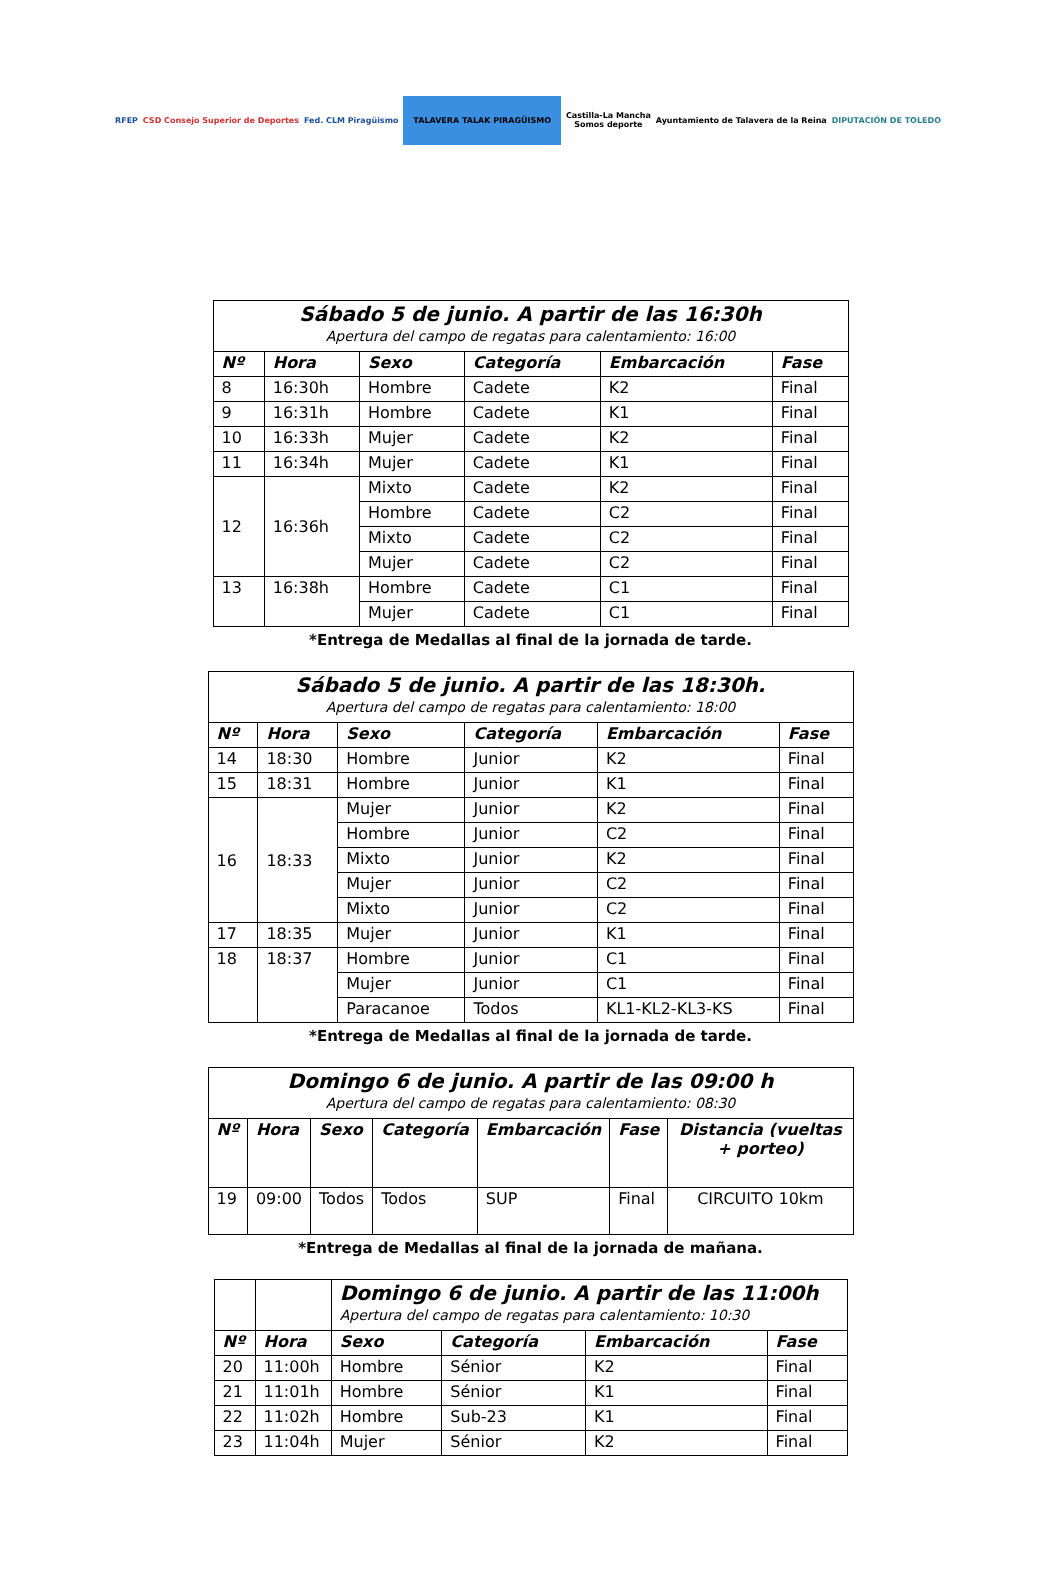RFEP
CSD Consejo Superior de Deportes
Fed. CLM Piragüismo
TALAVERA TALAK PIRAGÜISMO
Castilla-La Mancha
Somos deporte
Ayuntamiento de Talavera de la Reina
DIPUTACIÓN DE TOLEDO
| Sábado 5 de junio. A partir de las 16:30h | | | | | |
| --- | --- | --- | --- | --- | --- |
| Apertura del campo de regatas para calentamiento: 16:00 | | | | | |
| Nº | Hora | Sexo | Categoría | Embarcación | Fase |
| 8 | 16:30h | Hombre | Cadete | K2 | Final |
| 9 | 16:31h | Hombre | Cadete | K1 | Final |
| 10 | 16:33h | Mujer | Cadete | K2 | Final |
| 11 | 16:34h | Mujer | Cadete | K1 | Final |
| 12 | 16:36h | Mixto | Cadete | K2 | Final |
| | | Hombre | Cadete | C2 | Final |
| | | Mixto | Cadete | C2 | Final |
| | | Mujer | Cadete | C2 | Final |
| 13 | 16:38h | Hombre | Cadete | C1 | Final |
| | | Mujer | Cadete | C1 | Final |
*Entrega de Medallas al final de la jornada de tarde.
| Sábado 5 de junio. A partir de las 18:30h. | | | | | |
| --- | --- | --- | --- | --- | --- |
| Apertura del campo de regatas para calentamiento: 18:00 | | | | | |
| Nº | Hora | Sexo | Categoría | Embarcación | Fase |
| 14 | 18:30 | Hombre | Junior | K2 | Final |
| 15 | 18:31 | Hombre | Junior | K1 | Final |
| 16 | 18:33 | Mujer | Junior | K2 | Final |
| | | Hombre | Junior | C2 | Final |
| | | Mixto | Junior | K2 | Final |
| | | Mujer | Junior | C2 | Final |
| | | Mixto | Junior | C2 | Final |
| 17 | 18:35 | Mujer | Junior | K1 | Final |
| 18 | 18:37 | Hombre | Junior | C1 | Final |
| | | Mujer | Junior | C1 | Final |
| | | Paracanoe | Todos | KL1-KL2-KL3-KS | Final |
*Entrega de Medallas al final de la jornada de tarde.
| Domingo 6 de junio. A partir de las 09:00 h | | | | | | |
| --- | --- | --- | --- | --- | --- | --- |
| Apertura del campo de regatas para calentamiento: 08:30 | | | | | | |
| Nº | Hora | Sexo | Categoría | Embarcación | Fase | Distancia (vueltas + porteo) |
| 19 | 09:00 | Todos | Todos | SUP | Final | CIRCUITO 10km |
*Entrega de Medallas al final de la jornada de mañana.
| | | Domingo 6 de junio. A partir de las 11:00h | | | |
| | | Apertura del campo de regatas para calentamiento: 10:30 | | | |
| Nº | Hora | Sexo | Categoría | Embarcación | Fase |
| 20 | 11:00h | Hombre | Sénior | K2 | Final |
| 21 | 11:01h | Hombre | Sénior | K1 | Final |
| 22 | 11:02h | Hombre | Sub-23 | K1 | Final |
| 23 | 11:04h | Mujer | Sénior | K2 | Final |